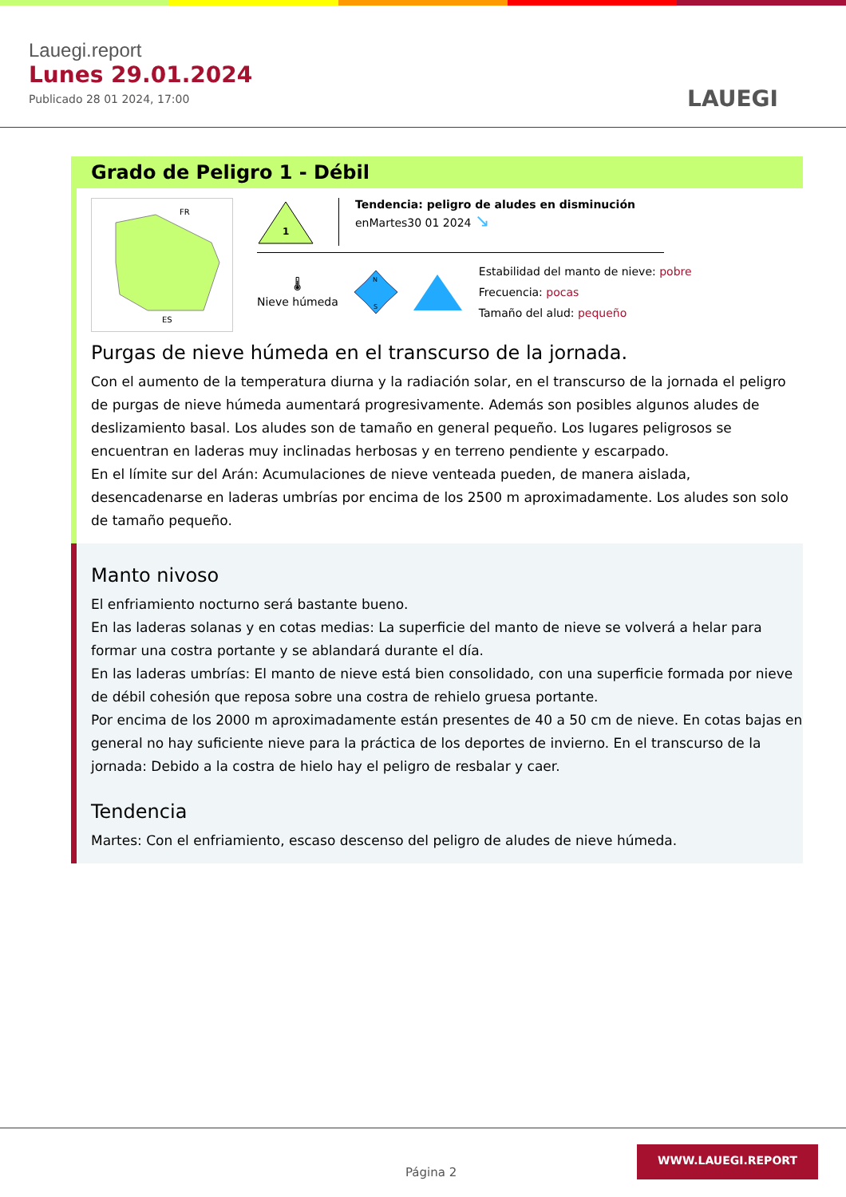Lauegi.report
Lunes 29.01.2024
Publicado 28 01 2024, 17:00
LAUEGI
Grado de Peligro 1 - Débil
FR
ES
1
Tendencia: peligro de aludes en disminución
enMartes30 01 2024 ↘
🌡
Nieve húmeda
N
S
Estabilidad del manto de nieve: pobre
Frecuencia: pocas
Tamaño del alud: pequeño
Purgas de nieve húmeda en el transcurso de la jornada.
Con el aumento de la temperatura diurna y la radiación solar, en el transcurso de la jornada el peligro de purgas de nieve húmeda aumentará progresivamente. Además son posibles algunos aludes de deslizamiento basal. Los aludes son de tamaño en general pequeño. Los lugares peligrosos se encuentran en laderas muy inclinadas herbosas y en terreno pendiente y escarpado.
En el límite sur del Arán: Acumulaciones de nieve venteada pueden, de manera aislada, desencadenarse en laderas umbrías por encima de los 2500 m aproximadamente. Los aludes son solo de tamaño pequeño.
Manto nivoso
El enfriamiento nocturno será bastante bueno.
En las laderas solanas y en cotas medias: La superficie del manto de nieve se volverá a helar para formar una costra portante y se ablandará durante el día.
En las laderas umbrías: El manto de nieve está bien consolidado, con una superficie formada por nieve de débil cohesión que reposa sobre una costra de rehielo gruesa portante.
Por encima de los 2000 m aproximadamente están presentes de 40 a 50 cm de nieve. En cotas bajas en general no hay suficiente nieve para la práctica de los deportes de invierno. En el transcurso de la jornada: Debido a la costra de hielo hay el peligro de resbalar y caer.
Tendencia
Martes: Con el enfriamiento, escaso descenso del peligro de aludes de nieve húmeda.
Página 2
WWW.LAUEGI.REPORT